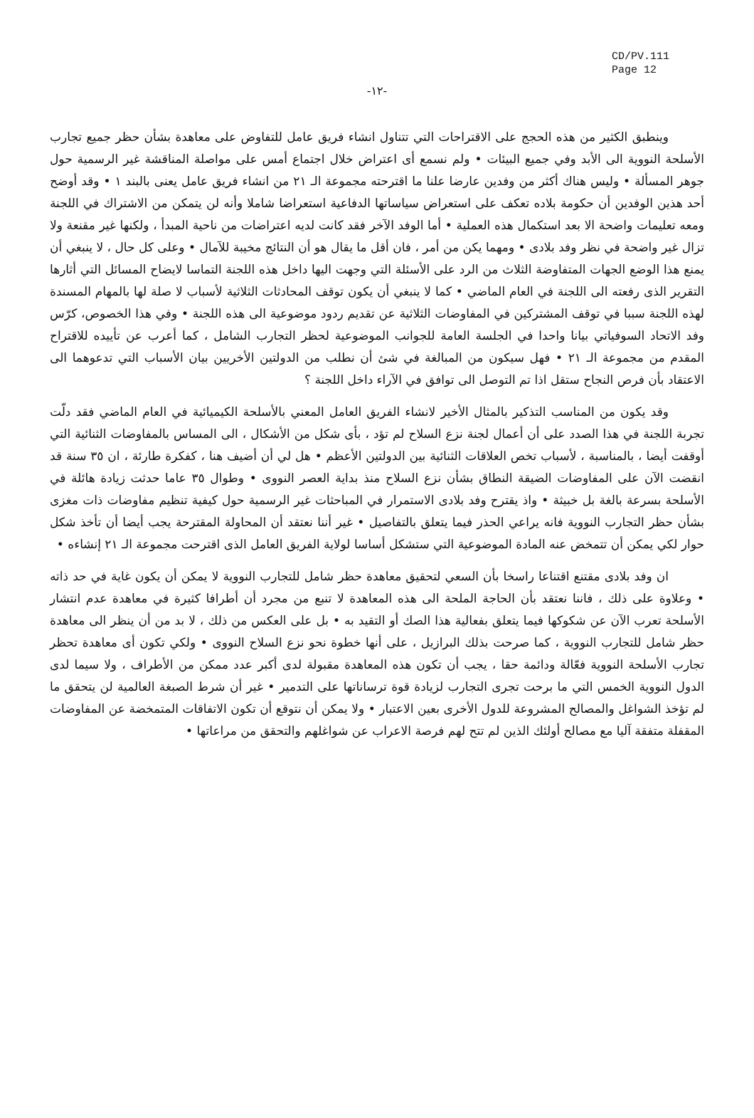CD/PV.111
Page 12
-١٢-
وينطبق الكثير من هذه الحجج على الاقتراحات التي تتناول انشاء فريق عامل للتفاوض على معاهدة بشأن حظر جميع تجارب الأسلحة النووية الى الأبد وفي جميع البيئات • ولم نسمع أى اعتراض خلال اجتماع أمس على مواصلة المناقشة غير الرسمية حول جوهر المسألة • وليس هناك أكثر من وفدين عارضا علنا ما اقترحته مجموعة الـ ٢١ من انشاء فريق عامل يعنى بالبند ١ • وقد أوضح أحد هذين الوفدين أن حكومة بلاده تعكف على استعراض سياساتها الدفاعية استعراضا شاملا وأنه لن يتمكن من الاشتراك في اللجنة ومعه تعليمات واضحة الا بعد استكمال هذه العملية • أما الوفد الآخر فقد كانت لديه اعتراضات من ناحية المبدأ ، ولكنها غير مقنعة ولا تزال غير واضحة في نظر وفد بلادى • ومهما يكن من أمر ، فان أقل ما يقال هو أن النتائج مخيبة للآمال • وعلى كل حال ، لا ينبغي أن يمنع هذا الوضع الجهات المتفاوضة الثلاث من الرد على الأسئلة التي وجهت اليها داخل هذه اللجنة التماسا لايضاح المسائل التي أثارها التقرير الذى رفعته الى اللجنة في العام الماضي • كما لا ينبغي أن يكون توقف المحادثات الثلاثية لأسباب لا صلة لها بالمهام المسندة لهذه اللجنة سببا في توقف المشتركين في المفاوضات الثلاثية عن تقديم ردود موضوعية الى هذه اللجنة • وفي هذا الخصوص، كرّس وفد الاتحاد السوفياتي بيانا واحدا في الجلسة العامة للجوانب الموضوعية لحظر التجارب الشامل ، كما أعرب عن تأييده للاقتراح المقدم من مجموعة الـ ٢١ • فهل سيكون من المبالغة في شئ أن نطلب من الدولتين الأخريين بيان الأسباب التي تدعوهما الى الاعتقاد بأن فرص النجاح ستقل اذا تم التوصل الى توافق في الآراء داخل اللجنة ؟
وقد يكون من المناسب التذكير بالمثال الأخير لانشاء الفريق العامل المعني بالأسلحة الكيميائية في العام الماضي فقد دلّت تجربة اللجنة في هذا الصدد على أن أعمال لجنة نزع السلاح لم تؤد ، بأى شكل من الأشكال ، الى المساس بالمفاوضات الثنائية التي أوقفت أيضا ، بالمناسبة ، لأسباب تخص العلاقات الثنائية بين الدولتين الأعظم • هل لي أن أضيف هنا ، كفكرة طارئة ، ان ٣٥ سنة قد انقضت الآن على المفاوضات الضيقة النطاق بشأن نزع السلاح منذ بداية العصر النووى • وطوال ٣٥ عاما حدثت زيادة هائلة في الأسلحة بسرعة بالغة بل خبيثة • واذ يقترح وفد بلادى الاستمرار في المباحثات غير الرسمية حول كيفية تنظيم مفاوضات ذات مغزى بشأن حظر التجارب النووية فانه يراعي الحذر فيما يتعلق بالتفاصيل • غير أننا نعتقد أن المحاولة المقترحة يجب أيضا أن تأخذ شكل حوار لكي يمكن أن تتمخض عنه المادة الموضوعية التي ستشكل أساسا لولاية الفريق العامل الذى اقترحت مجموعة الـ ٢١ إنشاءه •
ان وفد بلادى مقتنع اقتناعا راسخا بأن السعي لتحقيق معاهدة حظر شامل للتجارب النووية لا يمكن أن يكون غاية في حد ذاته • وعلاوة على ذلك ، فاننا نعتقد بأن الحاجة الملحة الى هذه المعاهدة لا تنبع من مجرد أن أطرافا كثيرة في معاهدة عدم انتشار الأسلحة تعرب الآن عن شكوكها فيما يتعلق بفعالية هذا الصك أو التقيد به • بل على العكس من ذلك ، لا بد من أن ينظر الى معاهدة حظر شامل للتجارب النووية ، كما صرحت بذلك البرازيل ، على أنها خطوة نحو نزع السلاح النووى • ولكي تكون أى معاهدة تحظر تجارب الأسلحة النووية فعّالة ودائمة حقا ، يجب أن تكون هذه المعاهدة مقبولة لدى أكبر عدد ممكن من الأطراف ، ولا سيما لدى الدول النووية الخمس التي ما برحت تجرى التجارب لزيادة قوة ترساناتها على التدمير • غير أن شرط الصبغة العالمية لن يتحقق ما لم تؤخذ الشواغل والمصالح المشروعة للدول الأخرى بعين الاعتبار • ولا يمكن أن نتوقع أن تكون الاتفاقات المتمخضة عن المفاوضات المقفلة متفقة آليا مع مصالح أولئك الذين لم تتح لهم فرصة الاعراب عن شواغلهم والتحقق من مراعاتها •